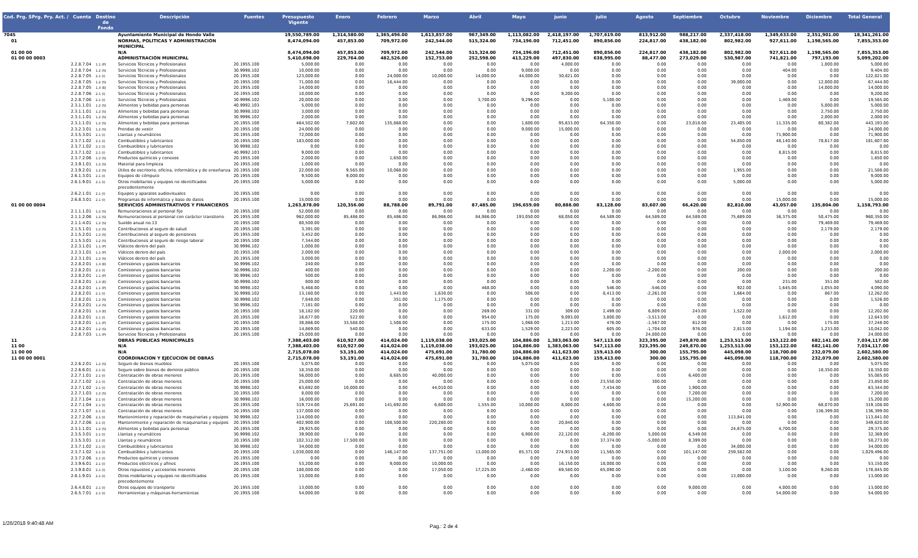| Cod. Prg. SPrg. Pry. Act. / | Cuenta | Destino de Fondo | Descripción | Fuentes | Presupuesto Vigente | Enero | Febrero | Marzo | Abril | Mayo | junio | julio | Agosto | Septiembre | Octubre | Noviembre | Diciembre | Total General |
| --- | --- | --- | --- | --- | --- | --- | --- | --- | --- | --- | --- | --- | --- | --- | --- | --- | --- | --- |
| 7045 | | | Ayuntamiento Municipal de Hondo Valle | | 19,550,789.00 | 1,314,580.00 | 1,365,496.00 | 1,613,857.00 | 967,349.00 | 1,113,082.00 | 2,418,197.00 | 1,707,619.00 | 813,912.00 | 988,217.00 | 2,337,418.00 | 1,349,633.00 | 2,351,901.00 | 18,341,261.00 |
| 01 | | | NORMAS, POLÍTICAS Y ADMINISTRACIÓN MUNICIPAL | | 8,474,094.00 | 457,853.00 | 709,972.00 | 242,544.00 | 515,324.00 | 734,196.00 | 712,451.00 | 890,856.00 | 224,817.00 | 438,182.00 | 802,982.00 | 927,611.00 | 1,198,565.00 | 7,855,353.00 |
| 01 00 00 | | | N/A | | 8,474,094.00 | 457,853.00 | 709,972.00 | 242,544.00 | 515,324.00 | 734,196.00 | 712,451.00 | 890,856.00 | 224,817.00 | 438,182.00 | 802,982.00 | 927,611.00 | 1,198,565.00 | 7,855,353.00 |
| 01 00 00 0003 | | | ADMINISTRACIÓN MUNICIPAL | | 5,410,698.00 | 229,764.00 | 482,526.00 | 152,753.00 | 252,598.00 | 413,229.00 | 497,830.00 | 638,995.00 | 88,477.00 | 273,029.00 | 530,987.00 | 741,821.00 | 797,193.00 | 5,099,202.00 |
| | 2.2.8.7.04 | 1.1 (P) | Servicios Técnicos y Profesionales | 20.1955.100 | 5,000.00 | 0.00 | 0.00 | 0.00 | 0.00 | 0.00 | 4,000.00 | 0.00 | 0.00 | 0.00 | 0.00 | 0.00 | 1,000.00 | 5,000.00 |
| | 2.2.8.7.04 | 1.2 (S) | Servicios Técnicos y Profesionales | 30.9998.102 | 10,000.00 | 0.00 | 0.00 | 0.00 | 0.00 | 9,000.00 | 0.00 | 0.00 | 0.00 | 0.00 | 0.00 | 404.00 | 0.00 | 9,404.00 |
| | 2.2.8.7.05 | 2.1 (I) | Servicios Técnicos y Profesionales | 20.1955.100 | 123,000.00 | 0.00 | 24,000.00 | 10,000.00 | 14,000.00 | 44,000.00 | 30,821.00 | 0.00 | 0.00 | 0.00 | 0.00 | 0.00 | 0.00 | 122,821.00 |
| | 2.2.8.7.05 | 1.2 (S) | Servicios Técnicos y Profesionales | 20.1955.100 | 71,000.00 | 0.00 | 16,444.00 | 0.00 | 0.00 | 0.00 | 0.00 | 0.00 | 0.00 | 0.00 | 39,000.00 | 0.00 | 12,000.00 | 67,444.00 |
| | 2.2.8.7.05 | 1.3 (E) | Servicios Técnicos y Profesionales | 20.1955.100 | 14,000.00 | 0.00 | 0.00 | 0.00 | 0.00 | 0.00 | 0.00 | 0.00 | 0.00 | 0.00 | 0.00 | 0.00 | 14,000.00 | 14,000.00 |
| | 2.2.8.7.06 | 2.1 (I) | Servicios Técnicos y Profesionales | 20.1955.100 | 10,000.00 | 0.00 | 0.00 | 0.00 | 0.00 | 0.00 | 9,200.00 | 0.00 | 0.00 | 0.00 | 0.00 | 0.00 | 0.00 | 9,200.00 |
| | 2.2.8.7.06 | 2.1 (I) | Servicios Técnicos y Profesionales | 30.9996.102 | 20,000.00 | 0.00 | 0.00 | 0.00 | 3,700.00 | 9,296.00 | 0.00 | 5,100.00 | 0.00 | 0.00 | 0.00 | 1,469.00 | 0.00 | 19,565.00 |
| | 2.3.1.1.01 | 1.2 (S) | Alimentos y bebidas para personas | 40.9992.103 | 5,000.00 | 0.00 | 0.00 | 0.00 | 0.00 | 0.00 | 0.00 | 0.00 | 0.00 | 0.00 | 0.00 | 0.00 | 5,000.00 | 5,000.00 |
| | 2.3.1.1.01 | 1.2 (S) | Alimentos y bebidas para personas | 30.9998.102 | 3,000.00 | 0.00 | 0.00 | 0.00 | 0.00 | 0.00 | 0.00 | 0.00 | 0.00 | 0.00 | 0.00 | 0.00 | 2,750.00 | 2,750.00 |
| | 2.3.1.1.01 | 1.2 (S) | Alimentos y bebidas para personas | 30.9996.102 | 2,000.00 | 0.00 | 0.00 | 0.00 | 0.00 | 0.00 | 0.00 | 0.00 | 0.00 | 0.00 | 0.00 | 0.00 | 2,000.00 | 2,000.00 |
| | 2.3.1.1.01 | 1.2 (S) | Alimentos y bebidas para personas | 20.1955.100 | 464,502.00 | 7,602.00 | 135,868.00 | 0.00 | 0.00 | 1,600.00 | 95,633.00 | 64,350.00 | 0.00 | 23,018.00 | 23,405.00 | 11,335.00 | 80,382.00 | 443,193.00 |
| | 2.3.2.3.01 | 1.2 (S) | Prendas de vestir | 20.1955.100 | 24,000.00 | 0.00 | 0.00 | 0.00 | 0.00 | 9,000.00 | 15,000.00 | 0.00 | 0.00 | 0.00 | 0.00 | 0.00 | 0.00 | 24,000.00 |
| | 2.3.5.3.01 | 2.1 (I) | Llantas y neumáticos | 20.1955.100 | 72,000.00 | 0.00 | 0.00 | 0.00 | 0.00 | 0.00 | 0.00 | 0.00 | 0.00 | 0.00 | 0.00 | 71,900.00 | 0.00 | 71,900.00 |
| | 2.3.7.1.02 | 2.1 (I) | Combustibles y lubricantes | 20.1955.100 | 183,000.00 | 0.00 | 0.00 | 0.00 | 0.00 | 0.00 | 0.00 | 0.00 | 0.00 | 0.00 | 54,850.00 | 48,140.00 | 78,617.00 | 181,607.00 |
| | 2.3.7.1.02 | 2.1 (I) | Combustibles y lubricantes | 30.9998.102 | 0.00 | 0.00 | 0.00 | 0.00 | 0.00 | 0.00 | 0.00 | 0.00 | 0.00 | 0.00 | 0.00 | 0.00 | 0.00 | 0.00 |
| | 2.3.7.1.02 | 2.1 (I) | Combustibles y lubricantes | 40.9992.103 | 9,000.00 | 0.00 | 0.00 | 0.00 | 0.00 | 0.00 | 0.00 | 0.00 | 0.00 | 0.00 | 0.00 | 8,815.00 | 0.00 | 8,815.00 |
| | 2.3.7.2.06 | 1.2 (S) | Productos químicos y conexos | 20.1955.100 | 2,000.00 | 0.00 | 1,650.00 | 0.00 | 0.00 | 0.00 | 0.00 | 0.00 | 0.00 | 0.00 | 0.00 | 0.00 | 0.00 | 1,650.00 |
| | 2.3.9.1.01 | 1.2 (S) | Material para limpieza | 20.1955.100 | 1,000.00 | 0.00 | 0.00 | 0.00 | 0.00 | 0.00 | 0.00 | 0.00 | 0.00 | 0.00 | 0.00 | 0.00 | 0.00 | 0.00 |
| | 2.3.9.2.01 | 1.2 (S) | Útiles de escritorio, oficina, informática y de enseñanza | 20.1955.100 | 22,000.00 | 9,565.00 | 10,068.00 | 0.00 | 0.00 | 0.00 | 0.00 | 0.00 | 0.00 | 0.00 | 1,955.00 | 0.00 | 0.00 | 21,588.00 |
| | 2.6.1.3.01 | 2.1 (I) | Equipos de cómputo | 20.1955.100 | 9,500.00 | 9,000.00 | 0.00 | 0.00 | 0.00 | 0.00 | 0.00 | 0.00 | 0.00 | 0.00 | 0.00 | 0.00 | 0.00 | 9,000.00 |
| | 2.6.1.9.01 | 2.1 (I) | Otros mobiliarios y equipos no identificados precedentemente | 20.1955.100 | 5,000.00 | 0.00 | 0.00 | 0.00 | 0.00 | 0.00 | 0.00 | 0.00 | 0.00 | 0.00 | 5,000.00 | 0.00 | 0.00 | 5,000.00 |
| | 2.6.2.1.01 | 2.1 (I) | Equipos y aparatos audiovisuales | 20.1955.100 | 0.00 | 0.00 | 0.00 | 0.00 | 0.00 | 0.00 | 0.00 | 0.00 | 0.00 | 0.00 | 0.00 | 0.00 | 0.00 | 0.00 |
| | 2.6.8.3.01 | 2.1 (I) | Programas de informática y base de datos | 20.1955.100 | 15,000.00 | 0.00 | 0.00 | 0.00 | 0.00 | 0.00 | 0.00 | 0.00 | 0.00 | 0.00 | 0.00 | 15,000.00 | 0.00 | 15,000.00 |
| 01 00 00 0004 | | | SERVICIOS ADMINISTRATIVOS Y FINANCIEROS | | 1,263,878.00 | 120,356.00 | 88,788.00 | 89,791.00 | 87,485.00 | 196,659.00 | 80,888.00 | 83,128.00 | 83,607.00 | 66,420.00 | 82,810.00 | 43,057.00 | 135,804.00 | 1,158,793.00 |
| | 2.1.1.1.01 | 1.2 (S) | Remuneraciones al personal fijo | 20.1955.100 | 52,000.00 | 0.00 | 0.00 | 0.00 | 0.00 | 0.00 | 0.00 | 0.00 | 0.00 | 0.00 | 0.00 | 0.00 | 0.00 | 0.00 |
| | 2.1.1.2.06 | 1.2 (S) | Remuneraciones al personal con carácter transitorio | 20.1955.100 | 962,000.00 | 85,486.00 | 85,486.00 | 86,986.00 | 84,986.00 | 193,050.00 | 68,050.00 | 64,589.00 | 64,589.00 | 64,589.00 | 75,689.00 | 36,375.00 | 50,475.00 | 960,350.00 |
| | 2.1.1.4.01 | 1.2 (S) | Sueldo anual no.13 | 20.1955.100 | 80,500.00 | 0.00 | 0.00 | 0.00 | 0.00 | 0.00 | 0.00 | 0.00 | 0.00 | 0.00 | 0.00 | 0.00 | 79,469.00 | 79,469.00 |
| | 2.1.5.1.01 | 1.2 (S) | Contribuciones al seguro de salud | 20.1955.100 | 3,391.00 | 0.00 | 0.00 | 0.00 | 0.00 | 0.00 | 0.00 | 0.00 | 0.00 | 0.00 | 0.00 | 0.00 | 2,179.00 | 2,179.00 |
| | 2.1.5.2.01 | 1.2 (S) | Contribuciones al seguro de pensiones | 20.1955.100 | 3,452.00 | 0.00 | 0.00 | 0.00 | 0.00 | 0.00 | 0.00 | 0.00 | 0.00 | 0.00 | 0.00 | 0.00 | 0.00 | 0.00 |
| | 2.1.5.3.01 | 1.2 (S) | Contribuciones al seguro de riesgo laboral | 20.1955.100 | 7,344.00 | 0.00 | 0.00 | 0.00 | 0.00 | 0.00 | 0.00 | 0.00 | 0.00 | 0.00 | 0.00 | 0.00 | 0.00 | 0.00 |
| | 2.2.3.1.01 | 1.1 (P) | Viáticos dentro del país | 30.9996.102 | 1,000.00 | 0.00 | 0.00 | 0.00 | 0.00 | 0.00 | 0.00 | 0.00 | 0.00 | 0.00 | 0.00 | 0.00 | 0.00 | 0.00 |
| | 2.2.3.1.01 | 1.1 (P) | Viáticos dentro del país | 20.1955.100 | 2,000.00 | 0.00 | 0.00 | 0.00 | 0.00 | 0.00 | 0.00 | 0.00 | 0.00 | 0.00 | 0.00 | 2,000.00 | 0.00 | 2,000.00 |
| | 2.2.3.1.01 | 1.2 (S) | Viáticos dentro del país | 20.1955.100 | 3,000.00 | 0.00 | 0.00 | 0.00 | 0.00 | 0.00 | 0.00 | 0.00 | 0.00 | 0.00 | 0.00 | 0.00 | 0.00 | 0.00 |
| | 2.2.8.2.01 | 1.3 (E) | Comisiones y gastos bancarios | 30.9996.102 | 240.00 | 0.00 | 0.00 | 0.00 | 0.00 | 0.00 | 0.00 | 0.00 | 0.00 | 0.00 | 0.00 | 0.00 | 0.00 | 0.00 |
| | 2.2.8.2.01 | 2.1 (I) | Comisiones y gastos bancarios | 30.9996.102 | 400.00 | 0.00 | 0.00 | 0.00 | 0.00 | 0.00 | 0.00 | 2,200.00 | -2,200.00 | 0.00 | 200.00 | 0.00 | 0.00 | 200.00 |
| | 2.2.8.2.01 | 1.1 (P) | Comisiones y gastos bancarios | 30.9996.102 | 500.00 | 0.00 | 0.00 | 0.00 | 0.00 | 0.00 | 0.00 | 0.00 | 0.00 | 0.00 | 0.00 | 0.00 | 0.00 | 0.00 |
| | 2.2.8.2.01 | 1.3 (E) | Comisiones y gastos bancarios | 30.9998.102 | 800.00 | 0.00 | 0.00 | 0.00 | 0.00 | 0.00 | 0.00 | 0.00 | 0.00 | 0.00 | 0.00 | 231.00 | 351.00 | 582.00 |
| | 2.2.8.2.01 | 1.1 (P) | Comisiones y gastos bancarios | 30.9998.102 | 5,468.00 | 0.00 | 0.00 | 0.00 | 468.00 | 0.00 | 0.00 | 546.00 | -546.00 | 0.00 | 922.00 | 1,645.00 | 1,055.00 | 4,090.00 |
| | 2.2.8.2.01 | 2.1 (I) | Comisiones y gastos bancarios | 30.9998.102 | 13,160.00 | 0.00 | 1,443.00 | 1,630.00 | 0.00 | 506.00 | 0.00 | 8,413.00 | -2,261.00 | 0.00 | 1,664.00 | 0.00 | 867.00 | 12,262.00 |
| | 2.2.8.2.01 | 1.2 (S) | Comisiones y gastos bancarios | 30.9998.102 | 7,848.00 | 0.00 | 351.00 | 1,175.00 | 0.00 | 0.00 | 0.00 | 0.00 | 0.00 | 0.00 | 0.00 | 0.00 | 0.00 | 1,526.00 |
| | 2.2.8.2.01 | 1.2 (S) | Comisiones y gastos bancarios | 30.9996.102 | 7,181.00 | 0.00 | 0.00 | 0.00 | 0.00 | 0.00 | 0.00 | 0.00 | 0.00 | 0.00 | 0.00 | 0.00 | 0.00 | 0.00 |
| | 2.2.8.2.01 | 1.3 (E) | Comisiones y gastos bancarios | 20.1955.100 | 18,182.00 | 220.00 | 0.00 | 0.00 | 269.00 | 331.00 | 309.00 | 2,499.00 | 6,809.00 | 243.00 | 1,522.00 | 0.00 | 0.00 | 12,202.00 |
| | 2.2.8.2.01 | 2.1 (I) | Comisiones y gastos bancarios | 20.1955.100 | 16,677.00 | 522.00 | 0.00 | 0.00 | 954.00 | 175.00 | 9,093.00 | 3,800.00 | -3,513.00 | 0.00 | 0.00 | 1,612.00 | 0.00 | 12,643.00 |
| | 2.2.8.2.01 | 1.1 (P) | Comisiones y gastos bancarios | 20.1955.100 | 38,866.00 | 33,588.00 | 1,508.00 | 0.00 | 175.00 | 1,068.00 | 1,213.00 | 476.00 | -1,567.00 | 612.00 | 0.00 | 0.00 | 175.00 | 37,248.00 |
| | 2.2.8.2.01 | 1.2 (S) | Comisiones y gastos bancarios | 20.1955.100 | 14,869.00 | 540.00 | 0.00 | 0.00 | 633.00 | 1,529.00 | 2,223.00 | 605.00 | -1,704.00 | 976.00 | 2,813.00 | 1,194.00 | 1,233.00 | 10,042.00 |
| | 2.2.8.7.03 | 1.1 (P) | Servicios Técnicos y Profesionales | 20.1955.100 | 25,000.00 | 0.00 | 0.00 | 0.00 | 0.00 | 0.00 | 0.00 | 0.00 | 24,000.00 | 0.00 | 0.00 | 0.00 | 0.00 | 24,000.00 |
| 11 | | | OBRAS PÚBLICAS MUNICIPALES | | 7,388,403.00 | 610,927.00 | 414,024.00 | 1,119,038.00 | 193,025.00 | 104,886.00 | 1,383,063.00 | 547,113.00 | 323,395.00 | 249,870.00 | 1,253,513.00 | 153,122.00 | 682,141.00 | 7,034,117.00 |
| 11 00 | | | N/A | | 7,388,403.00 | 610,927.00 | 414,024.00 | 1,119,038.00 | 193,025.00 | 104,886.00 | 1,383,063.00 | 547,113.00 | 323,395.00 | 249,870.00 | 1,253,513.00 | 153,122.00 | 682,141.00 | 7,034,117.00 |
| 11 00 00 | | | N/A | | 2,715,078.00 | 53,191.00 | 414,024.00 | 475,691.00 | 31,780.00 | 104,886.00 | 411,623.00 | 159,413.00 | 300.00 | 155,795.00 | 445,098.00 | 118,700.00 | 232,079.00 | 2,602,580.00 |
| 11 00 00 0001 | | | COORDINACION Y EJECUCION DE OBRAS | | 2,715,078.00 | 53,191.00 | 414,024.00 | 475,691.00 | 31,780.00 | 104,886.00 | 411,623.00 | 159,413.00 | 300.00 | 155,795.00 | 445,098.00 | 118,700.00 | 232,079.00 | 2,602,580.00 |
| | 2.2.6.2.01 | 1.2 (S) | Seguro de bienes muebles | 20.1955.100 | 5,075.00 | 0.00 | 0.00 | 0.00 | 0.00 | 5,075.00 | 0.00 | 0.00 | 0.00 | 0.00 | 0.00 | 0.00 | 0.00 | 5,075.00 |
| | 2.2.6.6.01 | 2.1 (I) | Seguro sobre bienes de dominio público | 20.1955.100 | 18,350.00 | 0.00 | 0.00 | 0.00 | 0.00 | 0.00 | 0.00 | 0.00 | 0.00 | 0.00 | 0.00 | 0.00 | 18,350.00 | 18,350.00 |
| | 2.2.7.1.01 | 2.1 (I) | Contratación de obras menores | 20.1955.100 | 56,000.00 | 0.00 | 8,685.00 | 40,000.00 | 0.00 | 0.00 | 0.00 | 0.00 | 0.00 | 6,400.00 | 0.00 | 0.00 | 0.00 | 55,085.00 |
| | 2.2.7.1.02 | 2.1 (I) | Contratación de obras menores | 20.1955.100 | 25,000.00 | 0.00 | 0.00 | 0.00 | 0.00 | 0.00 | 0.00 | 23,550.00 | 300.00 | 0.00 | 0.00 | 0.00 | 0.00 | 23,850.00 |
| | 2.2.7.1.02 | 2.1 (I) | Contratación de obras menores | 30.9998.102 | 63,692.00 | 10,000.00 | 0.00 | 44,010.00 | 0.00 | 0.00 | 0.00 | 7,434.00 | 0.00 | 1,900.00 | 0.00 | 0.00 | 0.00 | 63,344.00 |
| | 2.2.7.1.03 | 1.2 (S) | Contratación de obras menores | 20.1955.100 | 8,000.00 | 0.00 | 0.00 | 0.00 | 0.00 | 0.00 | 0.00 | 0.00 | 0.00 | 7,200.00 | 0.00 | 0.00 | 0.00 | 7,200.00 |
| | 2.2.7.1.04 | 2.1 (I) | Contratación de obras menores | 30.9998.102 | 16,000.00 | 0.00 | 0.00 | 0.00 | 0.00 | 0.00 | 0.00 | 0.00 | 0.00 | 15,200.00 | 0.00 | 0.00 | 0.00 | 15,200.00 |
| | 2.2.7.1.04 | 2.1 (I) | Contratación de obras menores | 20.1955.100 | 319,724.00 | 25,691.00 | 141,692.00 | 6,600.00 | 1,555.00 | 10,000.00 | 8,000.00 | 4,600.00 | 0.00 | 0.00 | 0.00 | 52,900.00 | 68,070.00 | 319,108.00 |
| | 2.2.7.1.07 | 2.1 (I) | Contratación de obras menores | 20.1955.100 | 137,000.00 | 0.00 | 0.00 | 0.00 | 0.00 | 0.00 | 0.00 | 0.00 | 0.00 | 0.00 | 0.00 | 0.00 | 136,399.00 | 136,399.00 |
| | 2.2.7.2.06 | 2.1 (I) | Mantenimiento y reparación de maquinarias y equipos | 30.9998.102 | 114,000.00 | 0.00 | 0.00 | 0.00 | 0.00 | 0.00 | 0.00 | 0.00 | 0.00 | 0.00 | 113,841.00 | 0.00 | 0.00 | 113,841.00 |
| | 2.2.7.2.06 | 2.1 (I) | Mantenimiento y reparación de maquinarias y equipos | 20.1955.100 | 402,900.00 | 0.00 | 108,500.00 | 220,280.00 | 0.00 | 0.00 | 20,840.00 | 0.00 | 0.00 | 0.00 | 0.00 | 0.00 | 0.00 | 349,620.00 |
| | 2.3.1.1.01 | 1.2 (S) | Alimentos y bebidas para personas | 20.1955.100 | 29,925.00 | 0.00 | 0.00 | 0.00 | 0.00 | 0.00 | 0.00 | 0.00 | 0.00 | 0.00 | 24,675.00 | 4,700.00 | 0.00 | 29,375.00 |
| | 2.3.5.3.01 | 2.1 (I) | Llantas y neumáticos | 30.9998.102 | 39,900.00 | 0.00 | 0.00 | 0.00 | 0.00 | 6,900.00 | 22,120.00 | -8,200.00 | 5,000.00 | 6,549.00 | 0.00 | 0.00 | 0.00 | 32,369.00 |
| | 2.3.5.3.01 | 2.1 (I) | Llantas y neumáticos | 20.1955.100 | 102,312.00 | 17,500.00 | 0.00 | 0.00 | 0.00 | 0.00 | 0.00 | 37,374.00 | -5,000.00 | 8,399.00 | 0.00 | 0.00 | 0.00 | 58,273.00 |
| | 2.3.7.1.02 | 2.1 (I) | Combustibles y lubricantes | 30.9998.102 | 34,000.00 | 0.00 | 0.00 | 0.00 | 0.00 | 0.00 | 0.00 | 0.00 | 0.00 | 0.00 | 34,000.00 | 0.00 | 0.00 | 34,000.00 |
| | 2.3.7.1.02 | 2.1 (I) | Combustibles y lubricantes | 20.1955.100 | 1,030,000.00 | 0.00 | 146,147.00 | 137,751.00 | 13,000.00 | 85,371.00 | 274,933.00 | 11,565.00 | 0.00 | 101,147.00 | 259,582.00 | 0.00 | 0.00 | 1,029,496.00 |
| | 2.3.7.2.06 | 2.1 (I) | Productos químicos y conexos | 20.1955.100 | 0.00 | 0.00 | 0.00 | 0.00 | 0.00 | 0.00 | 0.00 | 0.00 | 0.00 | 0.00 | 0.00 | 0.00 | 0.00 | 0.00 |
| | 2.3.9.6.01 | 2.1 (I) | Productos eléctricos y afines | 20.1955.100 | 53,200.00 | 0.00 | 9,000.00 | 10,000.00 | 0.00 | 0.00 | 16,150.00 | 18,000.00 | 0.00 | 0.00 | 0.00 | 0.00 | 0.00 | 53,150.00 |
| | 2.3.9.8.01 | 2.1 (I) | Otros repuestos y accesorios menores | 20.1955.100 | 180,000.00 | 0.00 | 0.00 | 17,050.00 | 17,225.00 | -2,460.00 | 69,580.00 | 65,090.00 | 0.00 | 0.00 | 0.00 | 3,100.00 | 9,260.00 | 178,845.00 |
| | 2.6.1.9.01 | 2.1 (I) | Otros mobiliarios y equipos no identificados precedentemente | 20.1955.100 | 13,000.00 | 0.00 | 0.00 | 0.00 | 0.00 | 0.00 | 0.00 | 0.00 | 0.00 | 0.00 | 13,000.00 | 0.00 | 0.00 | 13,000.00 |
| | 2.6.4.8.01 | 2.1 (I) | Otros equipos de transporte | 20.1955.100 | 13,000.00 | 0.00 | 0.00 | 0.00 | 0.00 | 0.00 | 0.00 | 0.00 | 0.00 | 9,000.00 | 0.00 | 4,000.00 | 0.00 | 13,000.00 |
| | 2.6.5.7.01 | 2.1 (I) | Herramientas y máquinas-herramientas | 20.1955.100 | 54,000.00 | 0.00 | 0.00 | 0.00 | 0.00 | 0.00 | 0.00 | 0.00 | 0.00 | 0.00 | 0.00 | 54,000.00 | 0.00 | 54,000.00 |
1/26/2018 9:40:48 AM
Pag.: 2 de 4